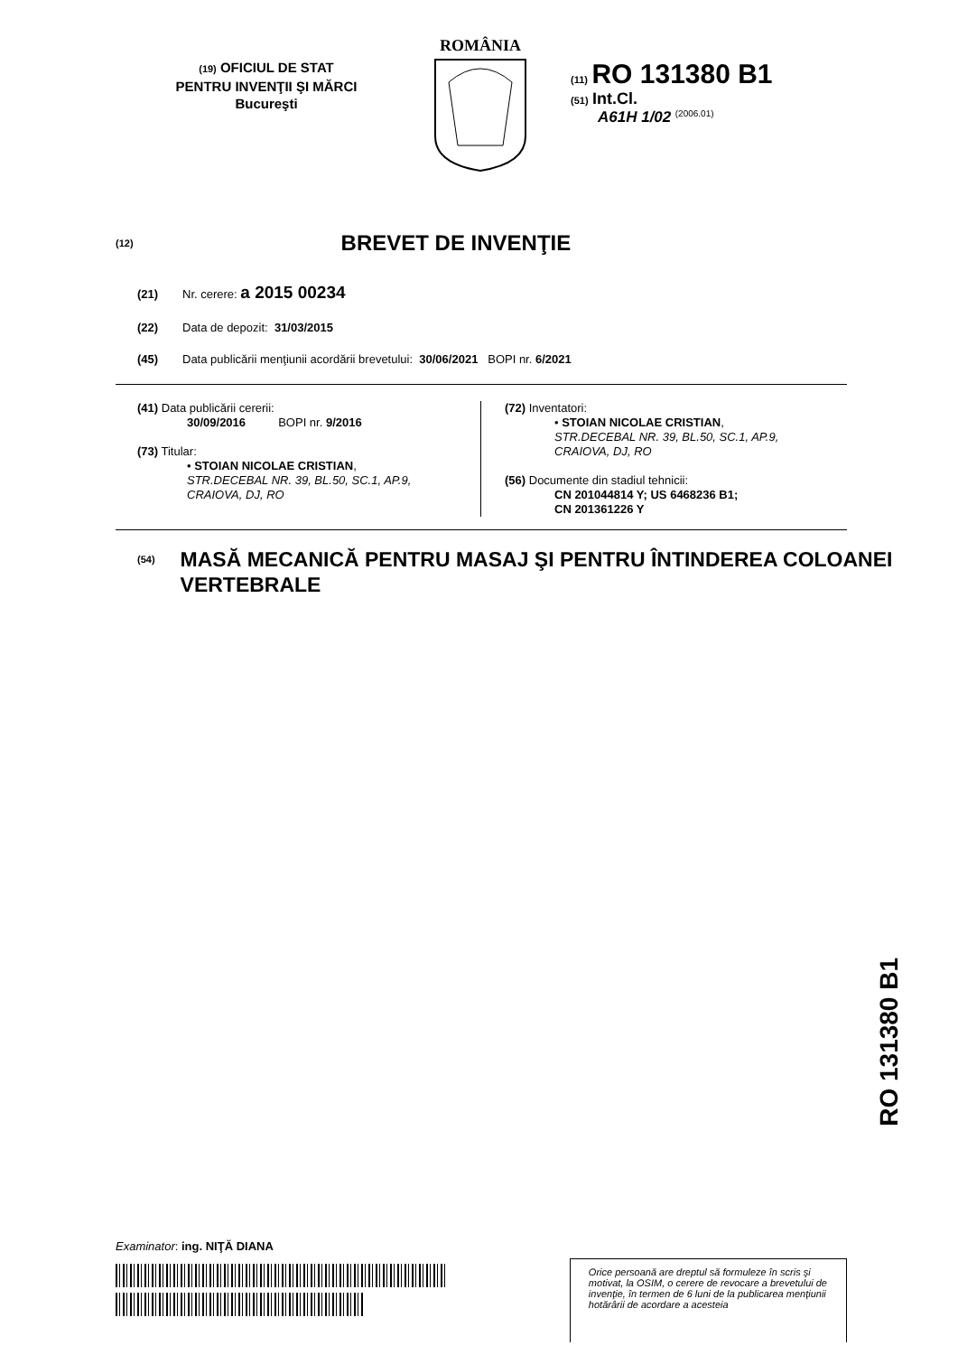(19) OFICIUL DE STAT
PENTRU INVENŢII ŞI MĂRCI
Bucureşti
ROMÂNIA
(11) RO 131380 B1
(51) Int.Cl.
A61H 1/02 <sup>(2006.01)</sup>
(12)
BREVET DE INVENŢIE
(21) Nr. cerere: a 2015 00234
(22) Data de depozit: 31/03/2015
(45) Data publicării menţiunii acordării brevetului: 30/06/2021 BOPI nr. 6/2021
(41) Data publicării cererii:
30/09/2016 BOPI nr. 9/2016
(73) Titular:
• STOIAN NICOLAE CRISTIAN,
STR.DECEBAL NR. 39, BL.50, SC.1, AP.9,
CRAIOVA, DJ, RO
(72) Inventatori:
• STOIAN NICOLAE CRISTIAN,
STR.DECEBAL NR. 39, BL.50, SC.1, AP.9,
CRAIOVA, DJ, RO
(56) Documente din stadiul tehnicii:
CN 201044814 Y; US 6468236 B1;
CN 201361226 Y
(54)
MASĂ MECANICĂ PENTRU MASAJ ŞI PENTRU ÎNTINDEREA COLOANEI VERTEBRALE
RO 131380 B1
Examinator: ing. NIŢĂ DIANA
Orice persoană are dreptul să formuleze în scris şi motivat, la OSIM, o cerere de revocare a brevetului de invenţie, în termen de 6 luni de la publicarea menţiunii hotărârii de acordare a acesteia